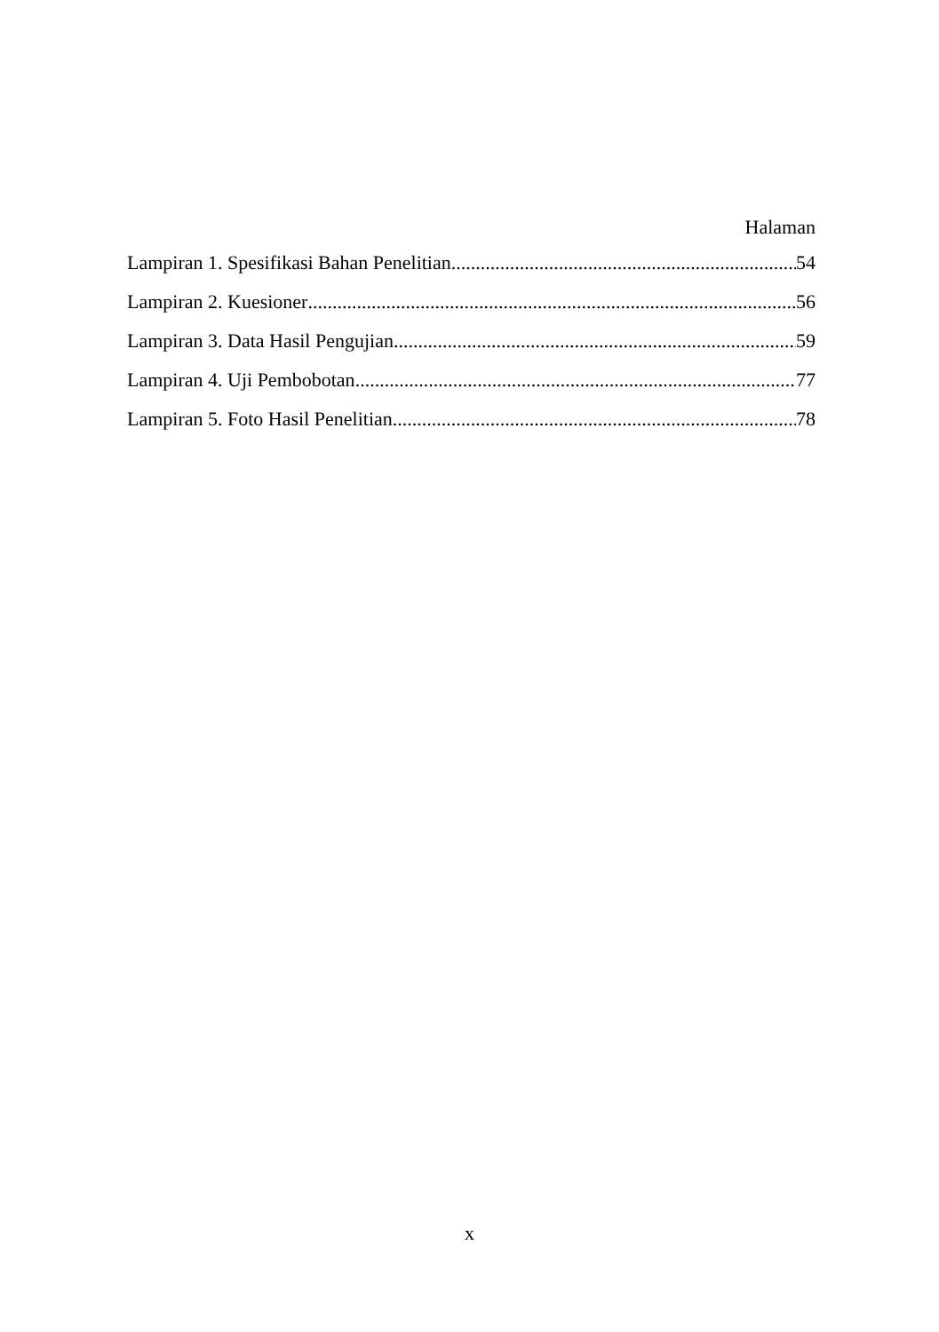Halaman
Lampiran 1. Spesifikasi Bahan Penelitian 54
Lampiran 2. Kuesioner 56
Lampiran 3. Data Hasil Pengujian 59
Lampiran 4. Uji Pembobotan 77
Lampiran 5. Foto Hasil Penelitian 78
x